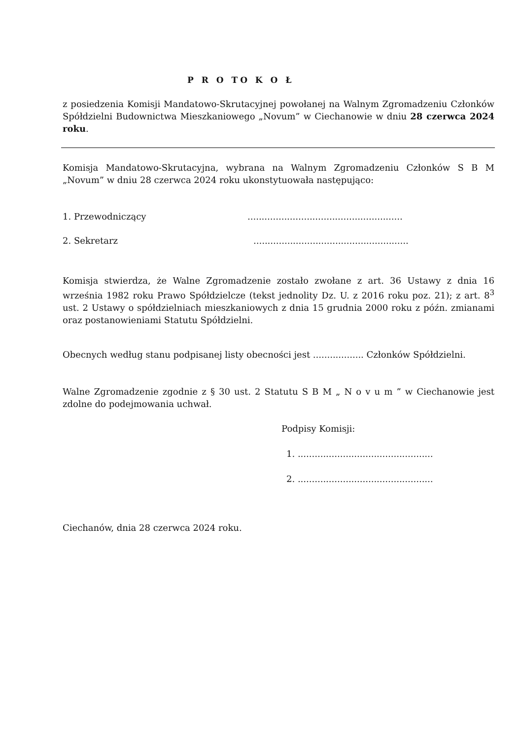P R O TO K O Ł
z posiedzenia Komisji Mandatowo-Skrutacyjnej powołanej na Walnym Zgromadzeniu Członków Spółdzielni Budownictwa Mieszkaniowego „Novum” w Ciechanowie w dniu 28 czerwca 2024 roku.
Komisja Mandatowo-Skrutacyjna, wybrana na Walnym Zgromadzeniu Członków S B M „Novum” w dniu 28 czerwca 2024 roku ukonstytuowała następująco:
1. Przewodniczący.......................................................
2. Sekretarz.......................................................
Komisja stwierdza, że Walne Zgromadzenie zostało zwołane z art. 36 Ustawy z dnia 16 września 1982 roku Prawo Spółdzielcze (tekst jednolity Dz. U. z 2016 roku poz. 21); z art. 8<sup>3</sup> ust. 2 Ustawy o spółdzielniach mieszkaniowych z dnia 15 grudnia 2000 roku z późn. zmianami oraz postanowieniami Statutu Spółdzielni.
Obecnych według stanu podpisanej listy obecności jest .................. Członków Spółdzielni.
Walne Zgromadzenie zgodnie z § 30 ust. 2 Statutu S B M „ N o v u m ” w Ciechanowie jest zdolne do podejmowania uchwał.
Podpisy Komisji:
1. ................................................
2. ................................................
Ciechanów, dnia 28 czerwca 2024 roku.